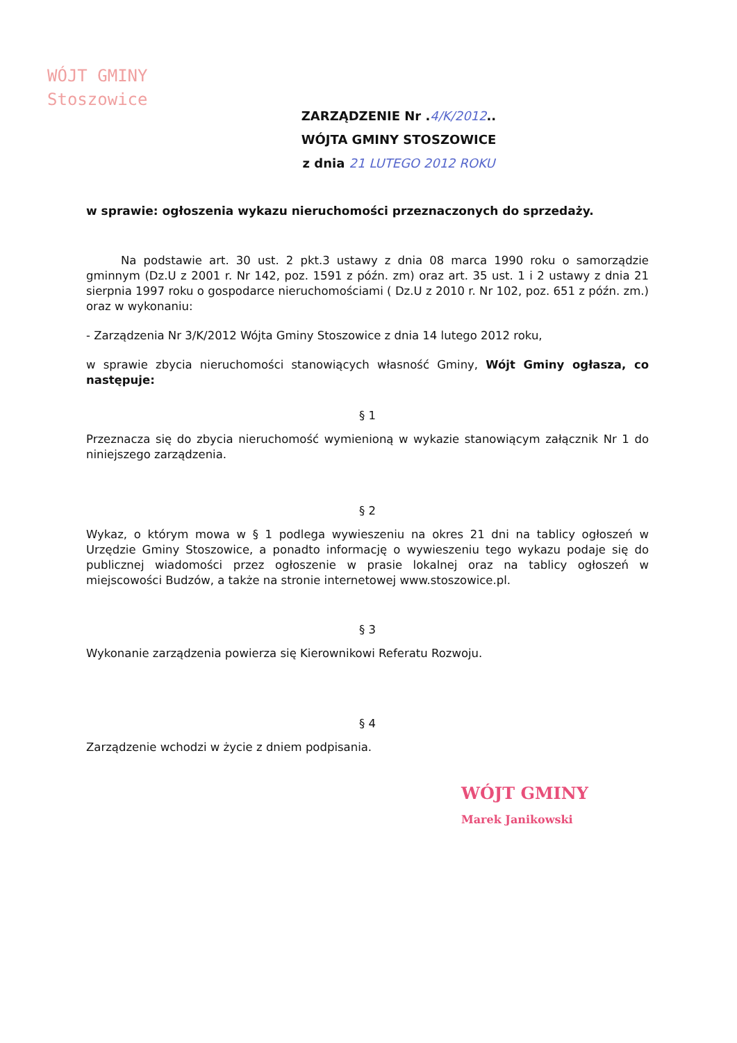WÓJT GMINY
Stoszowice
ZARZĄDZENIE Nr .4/K/2012..
WÓJTA GMINY STOSZOWICE
z dnia 21 LUTEGO 2012 ROKU
w sprawie: ogłoszenia wykazu nieruchomości przeznaczonych do sprzedaży.
Na podstawie art. 30 ust. 2 pkt.3 ustawy z dnia 08 marca 1990 roku o samorządzie gminnym (Dz.U z 2001 r. Nr 142, poz. 1591 z późn. zm) oraz art. 35 ust. 1 i 2 ustawy z dnia 21 sierpnia 1997 roku o gospodarce nieruchomościami ( Dz.U z 2010 r. Nr 102, poz. 651 z późn. zm.) oraz w wykonaniu:
- Zarządzenia Nr 3/K/2012 Wójta Gminy Stoszowice z dnia 14 lutego 2012 roku,
w sprawie zbycia nieruchomości stanowiących własność Gminy, Wójt Gminy ogłasza, co następuje:
§ 1
Przeznacza się do zbycia nieruchomość wymienioną w wykazie stanowiącym załącznik Nr 1 do niniejszego zarządzenia.
§ 2
Wykaz, o którym mowa w § 1 podlega wywieszeniu na okres 21 dni na tablicy ogłoszeń w Urzędzie Gminy Stoszowice, a ponadto informację o wywieszeniu tego wykazu podaje się do publicznej wiadomości przez ogłoszenie w prasie lokalnej oraz na tablicy ogłoszeń w miejscowości Budzów, a także na stronie internetowej www.stoszowice.pl.
§ 3
Wykonanie zarządzenia powierza się Kierownikowi Referatu Rozwoju.
§ 4
Zarządzenie wchodzi w życie z dniem podpisania.
WÓJT GMINY
Marek Janikowski